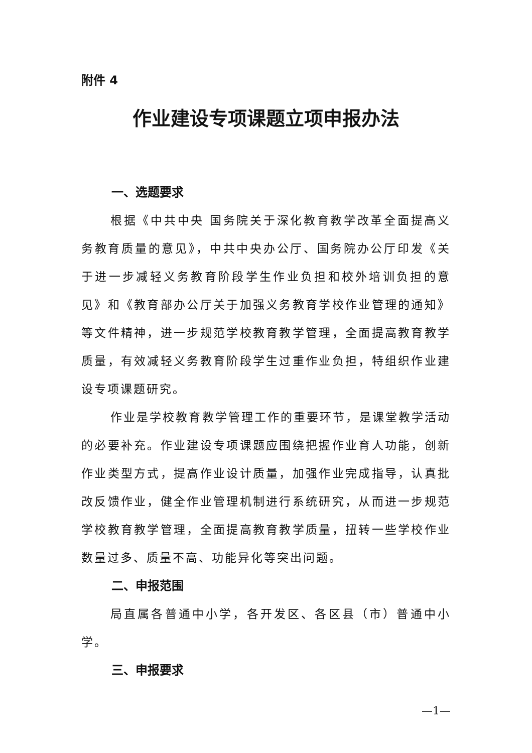附件 4
作业建设专项课题立项申报办法
一、选题要求
根据《中共中央 国务院关于深化教育教学改革全面提高义务教育质量的意见》，中共中央办公厅、国务院办公厅印发《关于进一步减轻义务教育阶段学生作业负担和校外培训负担的意见》和《教育部办公厅关于加强义务教育学校作业管理的通知》等文件精神，进一步规范学校教育教学管理，全面提高教育教学质量，有效减轻义务教育阶段学生过重作业负担，特组织作业建设专项课题研究。
作业是学校教育教学管理工作的重要环节，是课堂教学活动的必要补充。作业建设专项课题应围绕把握作业育人功能，创新作业类型方式，提高作业设计质量，加强作业完成指导，认真批改反馈作业，健全作业管理机制进行系统研究，从而进一步规范学校教育教学管理，全面提高教育教学质量，扭转一些学校作业数量过多、质量不高、功能异化等突出问题。
二、申报范围
局直属各普通中小学，各开发区、各区县（市）普通中小学。
三、申报要求
—1—